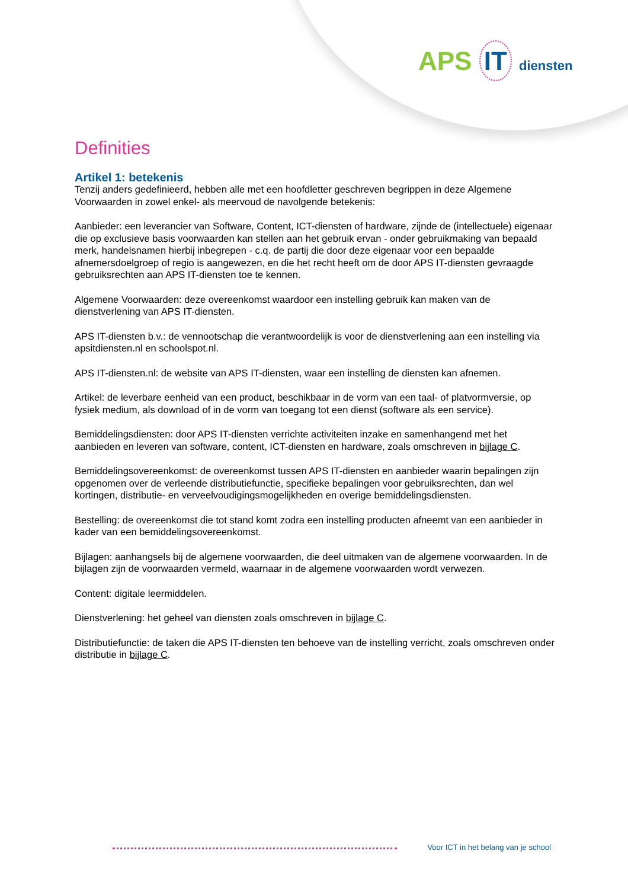APS IT diensten
Definities
Artikel 1: betekenis
Tenzij anders gedefinieerd, hebben alle met een hoofdletter geschreven begrippen in deze Algemene Voorwaarden in zowel enkel- als meervoud de navolgende betekenis:
Aanbieder: een leverancier van Software, Content, ICT-diensten of hardware, zijnde de (intellectuele) eigenaar die op exclusieve basis voorwaarden kan stellen aan het gebruik ervan - onder gebruikmaking van bepaald merk, handelsnamen hierbij inbegrepen - c.q. de partij die door deze eigenaar voor een bepaalde afnemersdoelgroep of regio is aangewezen, en die het recht heeft om de door APS IT-diensten gevraagde gebruiksrechten aan APS IT-diensten toe te kennen.
Algemene Voorwaarden: deze overeenkomst waardoor een instelling gebruik kan maken van de dienstverlening van APS IT-diensten.
APS IT-diensten b.v.: de vennootschap die verantwoordelijk is voor de dienstverlening aan een instelling via apsitdiensten.nl en schoolspot.nl.
APS IT-diensten.nl: de website van APS IT-diensten, waar een instelling de diensten kan afnemen.
Artikel: de leverbare eenheid van een product, beschikbaar in de vorm van een taal- of platvormversie, op fysiek medium, als download of in de vorm van toegang tot een dienst (software als een service).
Bemiddelingsdiensten: door APS IT-diensten verrichte activiteiten inzake en samenhangend met het aanbieden en leveren van software, content, ICT-diensten en hardware, zoals omschreven in bijlage C.
Bemiddelingsovereenkomst: de overeenkomst tussen APS IT-diensten en aanbieder waarin bepalingen zijn opgenomen over de verleende distributiefunctie, specifieke bepalingen voor gebruiksrechten, dan wel kortingen, distributie- en verveelvoudigingsmogelijkheden en overige bemiddelingsdiensten.
Bestelling: de overeenkomst die tot stand komt zodra een instelling producten afneemt van een aanbieder in kader van een bemiddelingsovereenkomst.
Bijlagen: aanhangsels bij de algemene voorwaarden, die deel uitmaken van de algemene voorwaarden. In de bijlagen zijn de voorwaarden vermeld, waarnaar in de algemene voorwaarden wordt verwezen.
Content: digitale leermiddelen.
Dienstverlening: het geheel van diensten zoals omschreven in bijlage C.
Distributiefunctie: de taken die APS IT-diensten ten behoeve van de instelling verricht, zoals omschreven onder distributie in bijlage C.
Voor ICT in het belang van je school